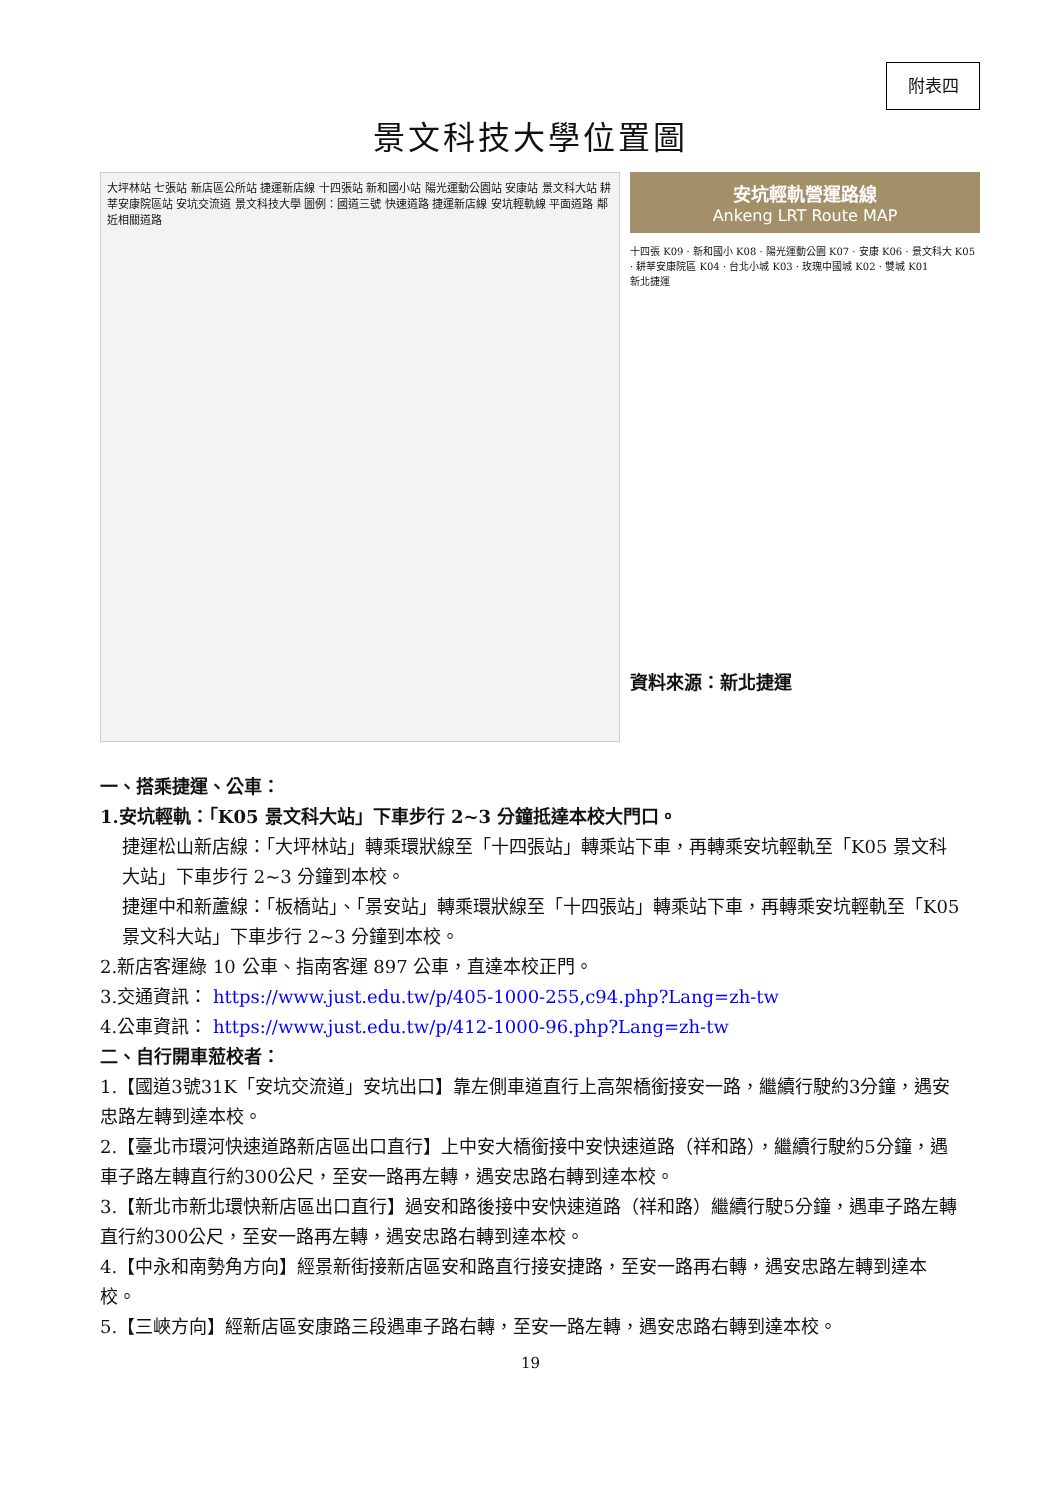附表四
景文科技大學位置圖
大坪林站 七張站 新店區公所站 捷運新店線 十四張站 新和國小站 陽光運動公園站 安康站 景文科大站 耕莘安康院區站 安坑交流道 景文科技大學 圖例：國道三號 快速道路 捷運新店線 安坑輕軌線 平面道路 鄰近相關道路
安坑輕軌營運路線
Ankeng LRT Route MAP
十四張 K09 · 新和國小 K08 · 陽光運動公園 K07 · 安康 K06 · 景文科大 K05 · 耕莘安康院區 K04 · 台北小城 K03 · 玫瑰中國城 K02 · 雙城 K01
新北捷運
資料來源：新北捷運
一、搭乘捷運、公車：
1.安坑輕軌：「K05 景文科大站」下車步行 2~3 分鐘抵達本校大門口。
捷運松山新店線：「大坪林站」轉乘環狀線至「十四張站」轉乘站下車，再轉乘安坑輕軌至「K05 景文科大站」下車步行 2~3 分鐘到本校。
捷運中和新蘆線：「板橋站」、「景安站」轉乘環狀線至「十四張站」轉乘站下車，再轉乘安坑輕軌至「K05 景文科大站」下車步行 2~3 分鐘到本校。
2.新店客運綠 10 公車、指南客運 897 公車，直達本校正門。
3.交通資訊： https://www.just.edu.tw/p/405-1000-255,c94.php?Lang=zh-tw
4.公車資訊： https://www.just.edu.tw/p/412-1000-96.php?Lang=zh-tw
二、自行開車蒞校者：
1.【國道3號31K「安坑交流道」安坑出口】靠左側車道直行上高架橋銜接安一路，繼續行駛約3分鐘，遇安忠路左轉到達本校。
2.【臺北市環河快速道路新店區出口直行】上中安大橋銜接中安快速道路（祥和路），繼續行駛約5分鐘，遇車子路左轉直行約300公尺，至安一路再左轉，遇安忠路右轉到達本校。
3.【新北市新北環快新店區出口直行】過安和路後接中安快速道路（祥和路）繼續行駛5分鐘，遇車子路左轉直行約300公尺，至安一路再左轉，遇安忠路右轉到達本校。
4.【中永和南勢角方向】經景新街接新店區安和路直行接安捷路，至安一路再右轉，遇安忠路左轉到達本校。
5.【三峽方向】經新店區安康路三段遇車子路右轉，至安一路左轉，遇安忠路右轉到達本校。
19